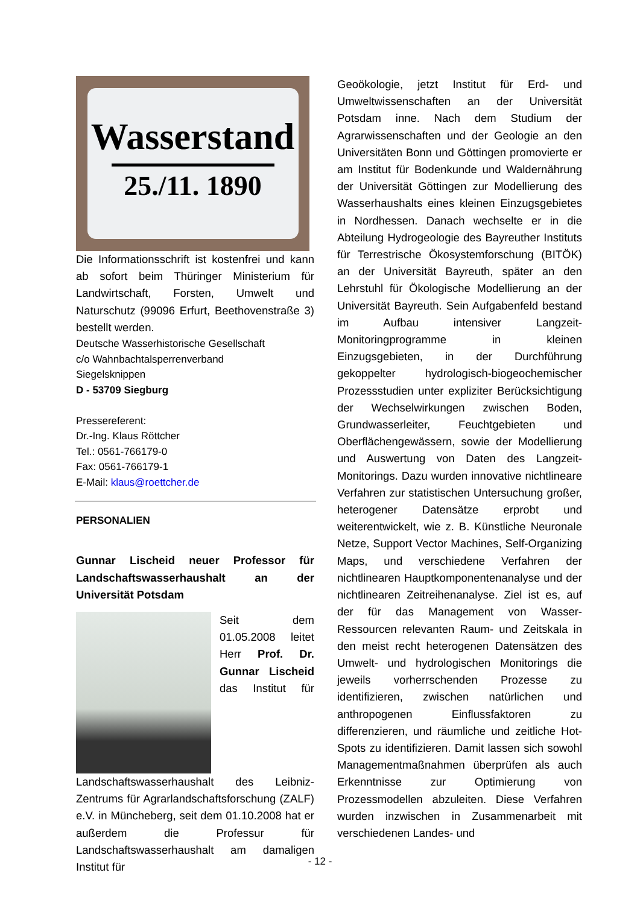Wasserstand
25./11. 1890
Die Informationsschrift ist kostenfrei und kann ab sofort beim Thüringer Ministerium für Landwirtschaft, Forsten, Umwelt und Naturschutz (99096 Erfurt, Beethovenstraße 3) bestellt werden.
Deutsche Wasserhistorische Gesellschaft
c/o Wahnbachtalsperrenverband
Siegelsknippen
D - 53709 Siegburg
Pressereferent:
Dr.-Ing. Klaus Röttcher
Tel.: 0561-766179-0
Fax: 0561-766179-1
E-Mail: klaus@roettcher.de
PERSONALIEN
Gunnar Lischeid neuer Professor für Landschaftswasserhaushalt an der Universität Potsdam
Seit dem 01.05.2008 leitet Herr Prof. Dr. Gunnar Lischeid das Institut für Landschaftswasserhaushalt des Leibniz-Zentrums für Agrarlandschaftsforschung (ZALF) e.V. in Müncheberg, seit dem 01.10.2008 hat er außerdem die Professur für Landschaftswasserhaushalt am damaligen Institut für
Geoökologie, jetzt Institut für Erd- und Umweltwissenschaften an der Universität Potsdam inne. Nach dem Studium der Agrarwissenschaften und der Geologie an den Universitäten Bonn und Göttingen promovierte er am Institut für Bodenkunde und Waldernährung der Universität Göttingen zur Modellierung des Wasserhaushalts eines kleinen Einzugsgebietes in Nordhessen. Danach wechselte er in die Abteilung Hydrogeologie des Bayreuther Instituts für Terrestrische Ökosystemforschung (BITÖK) an der Universität Bayreuth, später an den Lehrstuhl für Ökologische Modellierung an der Universität Bayreuth. Sein Aufgabenfeld bestand im Aufbau intensiver Langzeit- Monitoringprogramme in kleinen Einzugsgebieten, in der Durchführung gekoppelter hydrologisch-biogeochemischer Prozessstudien unter expliziter Berücksichtigung der Wechselwirkungen zwischen Boden, Grundwasserleiter, Feuchtgebieten und Oberflächengewässern, sowie der Modellierung und Auswertung von Daten des Langzeit-Monitorings. Dazu wurden innovative nichtlineare Verfahren zur statistischen Untersuchung großer, heterogener Datensätze erprobt und weiterentwickelt, wie z. B. Künstliche Neuronale Netze, Support Vector Machines, Self-Organizing Maps, und verschiedene Verfahren der nichtlinearen Hauptkomponentenanalyse und der nichtlinearen Zeitreihenanalyse. Ziel ist es, auf der für das Management von Wasser-Ressourcen relevanten Raum- und Zeitskala in den meist recht heterogenen Datensätzen des Umwelt- und hydrologischen Monitorings die jeweils vorherrschenden Prozesse zu identifizieren, zwischen natürlichen und anthropogenen Einflussfaktoren zu differenzieren, und räumliche und zeitliche Hot-Spots zu identifizieren. Damit lassen sich sowohl Managementmaßnahmen überprüfen als auch Erkenntnisse zur Optimierung von Prozessmodellen abzuleiten. Diese Verfahren wurden inzwischen in Zusammenarbeit mit verschiedenen Landes- und
- 12 -